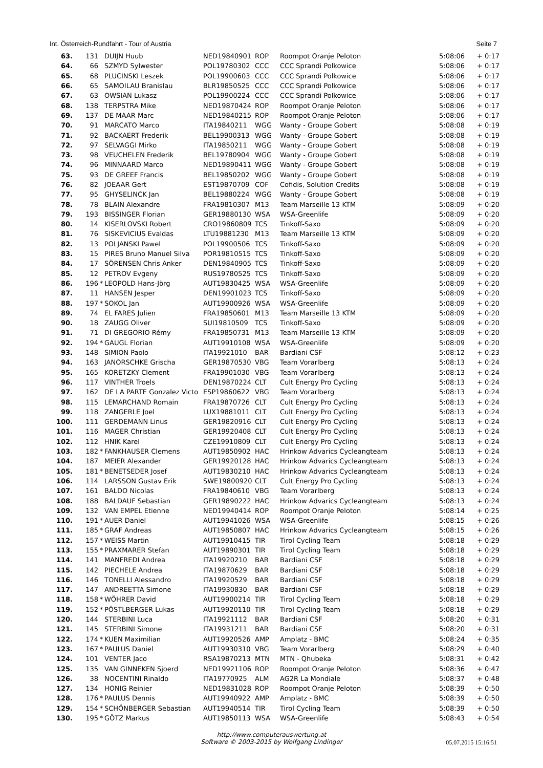Int. Österreich-Rundfahrt - Tour of Austria Seite 7
| 63. | 131 | | DUIJN Huub | NED19840901 | ROP | Roompot Oranje Peloton | 5:08:06 | + 0:17 |
| 64. | 66 | | SZMYD Sylwester | POL19780302 | CCC | CCC Sprandi Polkowice | 5:08:06 | + 0:17 |
| 65. | 68 | | PLUCINSKI Leszek | POL19900603 | CCC | CCC Sprandi Polkowice | 5:08:06 | + 0:17 |
| 66. | 65 | | SAMOILAU Branislau | BLR19850525 | CCC | CCC Sprandi Polkowice | 5:08:06 | + 0:17 |
| 67. | 63 | | OWSIAN Lukasz | POL19900224 | CCC | CCC Sprandi Polkowice | 5:08:06 | + 0:17 |
| 68. | 138 | | TERPSTRA Mike | NED19870424 | ROP | Roompot Oranje Peloton | 5:08:06 | + 0:17 |
| 69. | 137 | | DE MAAR Marc | NED19840215 | ROP | Roompot Oranje Peloton | 5:08:06 | + 0:17 |
| 70. | 91 | | MARCATO Marco | ITA19840211 | WGG | Wanty - Groupe Gobert | 5:08:08 | + 0:19 |
| 71. | 92 | | BACKAERT Frederik | BEL19900313 | WGG | Wanty - Groupe Gobert | 5:08:08 | + 0:19 |
| 72. | 97 | | SELVAGGI Mirko | ITA19850211 | WGG | Wanty - Groupe Gobert | 5:08:08 | + 0:19 |
| 73. | 98 | | VEUCHELEN Frederik | BEL19780904 | WGG | Wanty - Groupe Gobert | 5:08:08 | + 0:19 |
| 74. | 96 | | MINNAARD Marco | NED19890411 | WGG | Wanty - Groupe Gobert | 5:08:08 | + 0:19 |
| 75. | 93 | | DE GREEF Francis | BEL19850202 | WGG | Wanty - Groupe Gobert | 5:08:08 | + 0:19 |
| 76. | 82 | | JOEAAR Gert | EST19870709 | COF | Cofidis, Solution Credits | 5:08:08 | + 0:19 |
| 77. | 95 | | GHYSELINCK Jan | BEL19880224 | WGG | Wanty - Groupe Gobert | 5:08:08 | + 0:19 |
| 78. | 78 | | BLAIN Alexandre | FRA19810307 | M13 | Team Marseille 13 KTM | 5:08:09 | + 0:20 |
| 79. | 193 | | BISSINGER Florian | GER19880130 | WSA | WSA-Greenlife | 5:08:09 | + 0:20 |
| 80. | 14 | | KISERLOVSKI Robert | CRO19860809 | TCS | Tinkoff-Saxo | 5:08:09 | + 0:20 |
| 81. | 76 | | SISKEVICIUS Evaldas | LTU19881230 | M13 | Team Marseille 13 KTM | 5:08:09 | + 0:20 |
| 82. | 13 | | POLJANSKI Pawel | POL19900506 | TCS | Tinkoff-Saxo | 5:08:09 | + 0:20 |
| 83. | 15 | | PIRES Bruno Manuel Silva | POR19810515 | TCS | Tinkoff-Saxo | 5:08:09 | + 0:20 |
| 84. | 17 | | SÖRENSEN Chris Anker | DEN19840905 | TCS | Tinkoff-Saxo | 5:08:09 | + 0:20 |
| 85. | 12 | | PETROV Evgeny | RUS19780525 | TCS | Tinkoff-Saxo | 5:08:09 | + 0:20 |
| 86. | 196 | * | LEOPOLD Hans-Jörg | AUT19830425 | WSA | WSA-Greenlife | 5:08:09 | + 0:20 |
| 87. | 11 | | HANSEN Jesper | DEN19901023 | TCS | Tinkoff-Saxo | 5:08:09 | + 0:20 |
| 88. | 197 | * | SOKOL Jan | AUT19900926 | WSA | WSA-Greenlife | 5:08:09 | + 0:20 |
| 89. | 74 | | EL FARES Julien | FRA19850601 | M13 | Team Marseille 13 KTM | 5:08:09 | + 0:20 |
| 90. | 18 | | ZAUGG Oliver | SUI19810509 | TCS | Tinkoff-Saxo | 5:08:09 | + 0:20 |
| 91. | 71 | | DI GREGORIO Rémy | FRA19850731 | M13 | Team Marseille 13 KTM | 5:08:09 | + 0:20 |
| 92. | 194 | * | GAUGL Florian | AUT19910108 | WSA | WSA-Greenlife | 5:08:09 | + 0:20 |
| 93. | 148 | | SIMION Paolo | ITA19921010 | BAR | Bardiani CSF | 5:08:12 | + 0:23 |
| 94. | 163 | | JANORSCHKE Grischa | GER19870530 | VBG | Team Vorarlberg | 5:08:13 | + 0:24 |
| 95. | 165 | | KORETZKY Clement | FRA19901030 | VBG | Team Vorarlberg | 5:08:13 | + 0:24 |
| 96. | 117 | | VINTHER Troels | DEN19870224 | CLT | Cult Energy Pro Cycling | 5:08:13 | + 0:24 |
| 97. | 162 | | DE LA PARTE Gonzalez Victo | ESP19860622 | VBG | Team Vorarlberg | 5:08:13 | + 0:24 |
| 98. | 115 | | LEMARCHAND Romain | FRA19870726 | CLT | Cult Energy Pro Cycling | 5:08:13 | + 0:24 |
| 99. | 118 | | ZANGERLE Joel | LUX19881011 | CLT | Cult Energy Pro Cycling | 5:08:13 | + 0:24 |
| 100. | 111 | | GERDEMANN Linus | GER19820916 | CLT | Cult Energy Pro Cycling | 5:08:13 | + 0:24 |
| 101. | 116 | | MAGER Christian | GER19920408 | CLT | Cult Energy Pro Cycling | 5:08:13 | + 0:24 |
| 102. | 112 | | HNIK Karel | CZE19910809 | CLT | Cult Energy Pro Cycling | 5:08:13 | + 0:24 |
| 103. | 182 | * | FANKHAUSER Clemens | AUT19850902 | HAC | Hrinkow Advarics Cycleangteam | 5:08:13 | + 0:24 |
| 104. | 187 | | MEIER Alexander | GER19920128 | HAC | Hrinkow Advarics Cycleangteam | 5:08:13 | + 0:24 |
| 105. | 181 | * | BENETSEDER Josef | AUT19830210 | HAC | Hrinkow Advarics Cycleangteam | 5:08:13 | + 0:24 |
| 106. | 114 | | LARSSON Gustav Erik | SWE19800920 | CLT | Cult Energy Pro Cycling | 5:08:13 | + 0:24 |
| 107. | 161 | | BALDO Nicolas | FRA19840610 | VBG | Team Vorarlberg | 5:08:13 | + 0:24 |
| 108. | 188 | | BALDAUF Sebastian | GER19890222 | HAC | Hrinkow Advarics Cycleangteam | 5:08:13 | + 0:24 |
| 109. | 132 | | VAN EMPEL Etienne | NED19940414 | ROP | Roompot Oranje Peloton | 5:08:14 | + 0:25 |
| 110. | 191 | * | AUER Daniel | AUT19941026 | WSA | WSA-Greenlife | 5:08:15 | + 0:26 |
| 111. | 185 | * | GRAF Andreas | AUT19850807 | HAC | Hrinkow Advarics Cycleangteam | 5:08:15 | + 0:26 |
| 112. | 157 | * | WEISS Martin | AUT19910415 | TIR | Tirol Cycling Team | 5:08:18 | + 0:29 |
| 113. | 155 | * | PRAXMARER Stefan | AUT19890301 | TIR | Tirol Cycling Team | 5:08:18 | + 0:29 |
| 114. | 141 | | MANFREDI Andrea | ITA19920210 | BAR | Bardiani CSF | 5:08:18 | + 0:29 |
| 115. | 142 | | PIECHELE Andrea | ITA19870629 | BAR | Bardiani CSF | 5:08:18 | + 0:29 |
| 116. | 146 | | TONELLI Alessandro | ITA19920529 | BAR | Bardiani CSF | 5:08:18 | + 0:29 |
| 117. | 147 | | ANDREETTA Simone | ITA19930830 | BAR | Bardiani CSF | 5:08:18 | + 0:29 |
| 118. | 158 | * | WÖHRER David | AUT19900214 | TIR | Tirol Cycling Team | 5:08:18 | + 0:29 |
| 119. | 152 | * | PÖSTLBERGER Lukas | AUT19920110 | TIR | Tirol Cycling Team | 5:08:18 | + 0:29 |
| 120. | 144 | | STERBINI Luca | ITA19921112 | BAR | Bardiani CSF | 5:08:20 | + 0:31 |
| 121. | 145 | | STERBINI Simone | ITA19931211 | BAR | Bardiani CSF | 5:08:20 | + 0:31 |
| 122. | 174 | * | KUEN Maximilian | AUT19920526 | AMP | Amplatz - BMC | 5:08:24 | + 0:35 |
| 123. | 167 | * | PAULUS Daniel | AUT19930310 | VBG | Team Vorarlberg | 5:08:29 | + 0:40 |
| 124. | 101 | | VENTER Jaco | RSA19870213 | MTN | MTN - Qhubeka | 5:08:31 | + 0:42 |
| 125. | 135 | | VAN GINNEKEN Sjoerd | NED19921106 | ROP | Roompot Oranje Peloton | 5:08:36 | + 0:47 |
| 126. | 38 | | NOCENTINI Rinaldo | ITA19770925 | ALM | AG2R La Mondiale | 5:08:37 | + 0:48 |
| 127. | 134 | | HONIG Reinier | NED19831028 | ROP | Roompot Oranje Peloton | 5:08:39 | + 0:50 |
| 128. | 176 | * | PAULUS Dennis | AUT19940922 | AMP | Amplatz - BMC | 5:08:39 | + 0:50 |
| 129. | 154 | * | SCHÖNBERGER Sebastian | AUT19940514 | TIR | Tirol Cycling Team | 5:08:39 | + 0:50 |
| 130. | 195 | * | GÖTZ Markus | AUT19850113 | WSA | WSA-Greenlife | 5:08:43 | + 0:54 |
http://www.computerauswertung.at
Software © 2003-2015 by Wolfgang Lindinger
05.07.2015 15:16:51